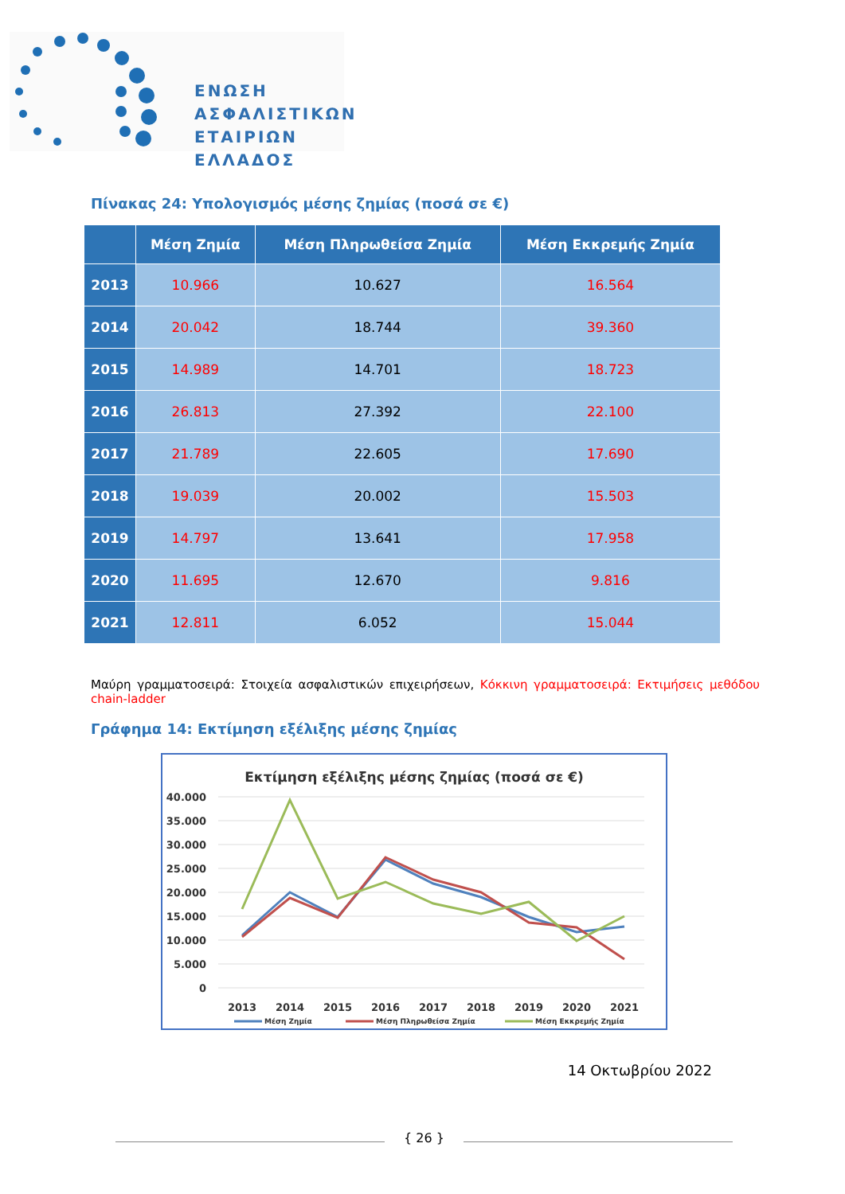ΕΝΩΣΗ
ΑΣΦΑΛΙΣΤΙΚΩΝ
ΕΤΑΙΡΙΩΝ
ΕΛΛΑΔΟΣ
Πίνακας 24: Υπολογισμός μέσης ζημίας (ποσά σε €)
| | Μέση Ζημία | Μέση Πληρωθείσα Ζημία | Μέση Εκκρεμής Ζημία |
| --- | --- | --- | --- |
| 2013 | 10.966 | 10.627 | 16.564 |
| 2014 | 20.042 | 18.744 | 39.360 |
| 2015 | 14.989 | 14.701 | 18.723 |
| 2016 | 26.813 | 27.392 | 22.100 |
| 2017 | 21.789 | 22.605 | 17.690 |
| 2018 | 19.039 | 20.002 | 15.503 |
| 2019 | 14.797 | 13.641 | 17.958 |
| 2020 | 11.695 | 12.670 | 9.816 |
| 2021 | 12.811 | 6.052 | 15.044 |
Μαύρη γραμματοσειρά: Στοιχεία ασφαλιστικών επιχειρήσεων, Κόκκινη γραμματοσειρά: Εκτιμήσεις μεθόδου chain-ladder
Γράφημα 14: Εκτίμηση εξέλιξης μέσης ζημίας
Εκτίμηση εξέλιξης μέσης ζημίας (ποσά σε €)
40.000
35.000
30.000
25.000
20.000
15.000
10.000
5.000
0
2013
2014
2015
2016
2017
2018
2019
2020
2021
Μέση Ζημία
Μέση Πληρωθείσα Ζημία
Μέση Εκκρεμής Ζημία
14 Οκτωβρίου 2022
{ 26 }